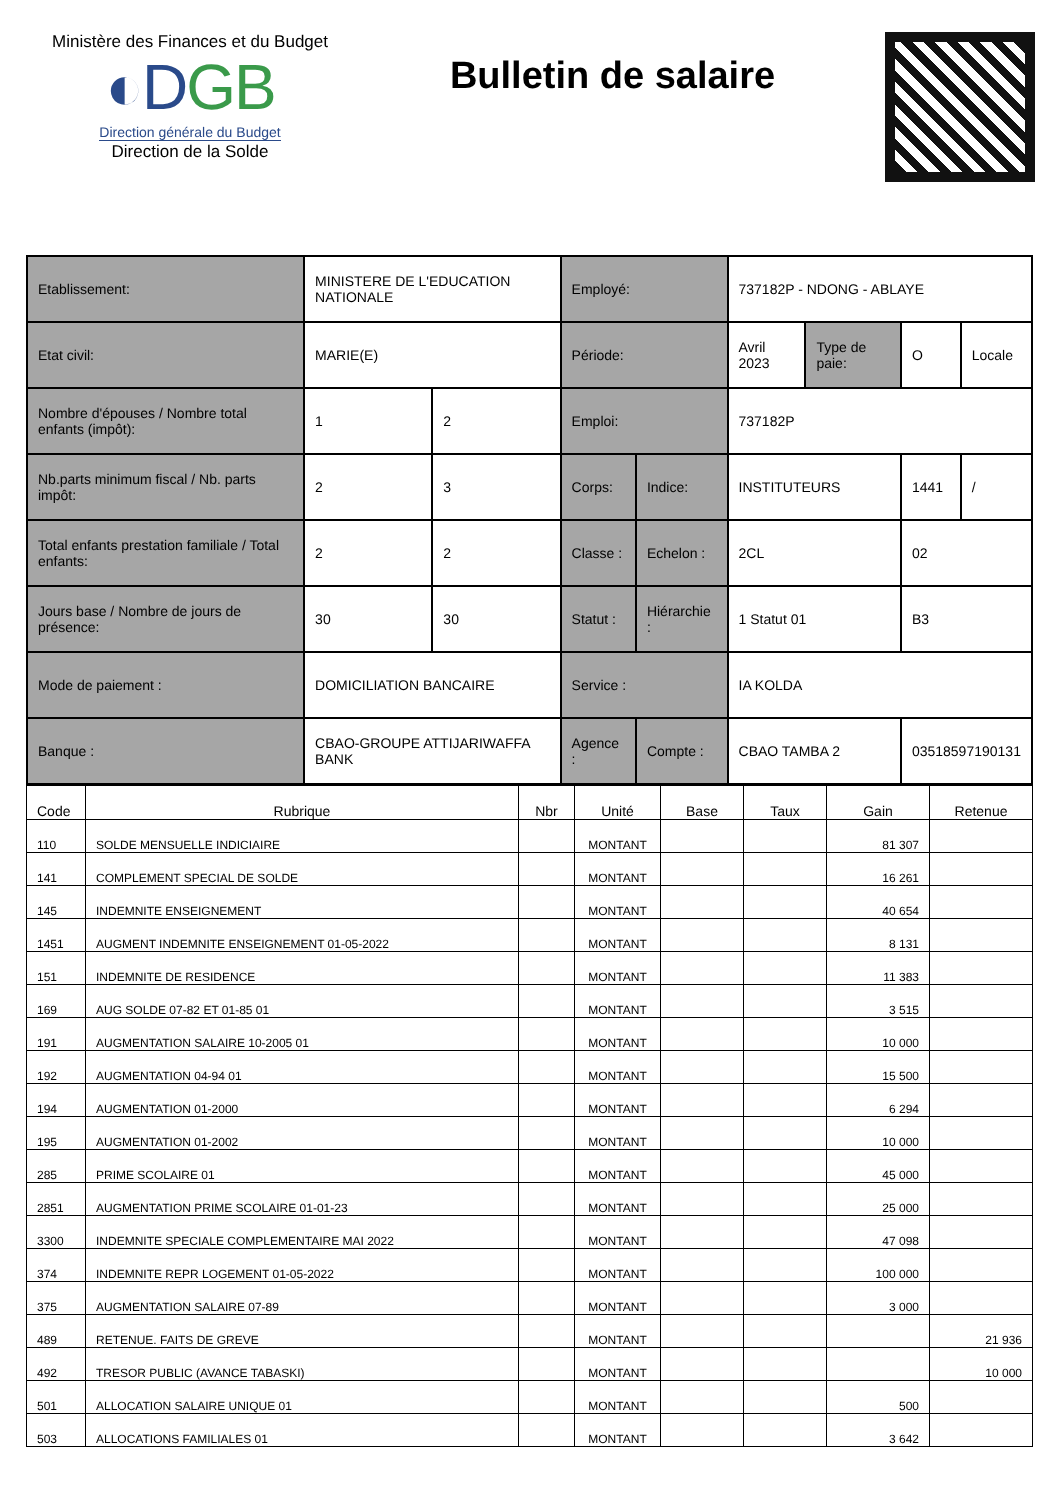Ministère des Finances et du Budget
◐DGB
Direction générale du Budget
Direction de la Solde
Bulletin de salaire
| Etablissement: | MINISTERE DE L'EDUCATION NATIONALE | | Employé: | | 737182P - NDONG - ABLAYE | | | |
| Etat civil: | MARIE(E) | | Période: | | Avril 2023 | Type de paie: | O | Locale |
| Nombre d'épouses / Nombre total enfants (impôt): | 1 | 2 | Emploi: | | 737182P | | | |
| Nb.parts minimum fiscal / Nb. parts impôt: | 2 | 3 | Corps: | Indice: | INSTITUTEURS | | 1441 | / |
| Total enfants prestation familiale / Total enfants: | 2 | 2 | Classe : | Echelon : | 2CL | | 02 | |
| Jours base / Nombre de jours de présence: | 30 | 30 | Statut : | Hiérarchie : | 1 Statut 01 | | B3 | |
| Mode de paiement : | DOMICILIATION BANCAIRE | | Service : | | IA KOLDA | | | |
| Banque : | CBAO-GROUPE ATTIJARIWAFFA BANK | | Agence : | Compte : | CBAO TAMBA 2 | | 03518597190131 | |
| Code | Rubrique | Nbr | Unité | Base | Taux | Gain | Retenue |
| --- | --- | --- | --- | --- | --- | --- | --- |
| 110 | SOLDE MENSUELLE INDICIAIRE | | MONTANT | | | 81 307 | |
| 141 | COMPLEMENT SPECIAL DE SOLDE | | MONTANT | | | 16 261 | |
| 145 | INDEMNITE ENSEIGNEMENT | | MONTANT | | | 40 654 | |
| 1451 | AUGMENT INDEMNITE ENSEIGNEMENT 01-05-2022 | | MONTANT | | | 8 131 | |
| 151 | INDEMNITE DE RESIDENCE | | MONTANT | | | 11 383 | |
| 169 | AUG SOLDE 07-82 ET 01-85 01 | | MONTANT | | | 3 515 | |
| 191 | AUGMENTATION SALAIRE 10-2005 01 | | MONTANT | | | 10 000 | |
| 192 | AUGMENTATION 04-94 01 | | MONTANT | | | 15 500 | |
| 194 | AUGMENTATION 01-2000 | | MONTANT | | | 6 294 | |
| 195 | AUGMENTATION 01-2002 | | MONTANT | | | 10 000 | |
| 285 | PRIME SCOLAIRE 01 | | MONTANT | | | 45 000 | |
| 2851 | AUGMENTATION PRIME SCOLAIRE 01-01-23 | | MONTANT | | | 25 000 | |
| 3300 | INDEMNITE SPECIALE COMPLEMENTAIRE MAI 2022 | | MONTANT | | | 47 098 | |
| 374 | INDEMNITE REPR LOGEMENT 01-05-2022 | | MONTANT | | | 100 000 | |
| 375 | AUGMENTATION SALAIRE 07-89 | | MONTANT | | | 3 000 | |
| 489 | RETENUE. FAITS DE GREVE | | MONTANT | | | | 21 936 |
| 492 | TRESOR PUBLIC (AVANCE TABASKI) | | MONTANT | | | | 10 000 |
| 501 | ALLOCATION SALAIRE UNIQUE 01 | | MONTANT | | | 500 | |
| 503 | ALLOCATIONS FAMILIALES 01 | | MONTANT | | | 3 642 | |